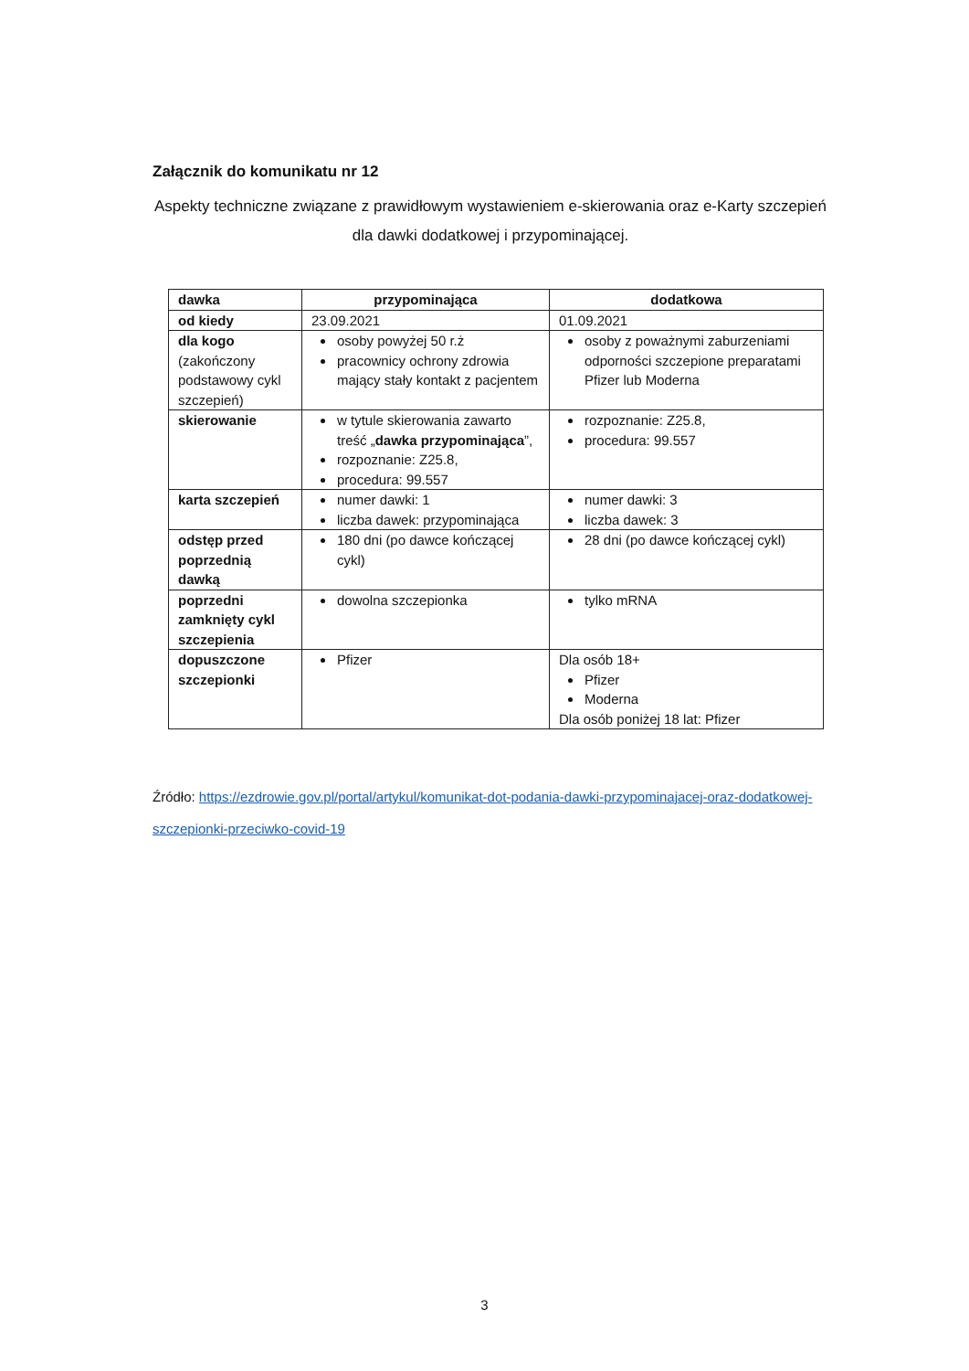Załącznik do komunikatu nr 12
Aspekty techniczne związane z prawidłowym wystawieniem e-skierowania oraz e-Karty szczepień dla dawki dodatkowej i przypominającej.
| dawka | przypominająca | dodatkowa |
| --- | --- | --- |
| od kiedy | 23.09.2021 | 01.09.2021 |
| dla kogo (zakończony podstawowy cykl szczepień) | osoby powyżej 50 r.ż pracownicy ochrony zdrowia mający stały kontakt z pacjentem | osoby z poważnymi zaburzeniami odporności szczepione preparatami Pfizer lub Moderna |
| skierowanie | w tytule skierowania zawarto treść „ dawka przypominająca ”, rozpoznanie: Z25.8, procedura: 99.557 | rozpoznanie: Z25.8, procedura: 99.557 |
| karta szczepień | numer dawki: 1 liczba dawek: przypominająca | numer dawki: 3 liczba dawek: 3 |
| odstęp przed poprzednią dawką | 180 dni (po dawce kończącej cykl) | 28 dni (po dawce kończącej cykl) |
| poprzedni zamknięty cykl szczepienia | dowolna szczepionka | tylko mRNA |
| dopuszczone szczepionki | Pfizer | Dla osób 18+ Pfizer Moderna Dla osób poniżej 18 lat: Pfizer |
Źródło: https://ezdrowie.gov.pl/portal/artykul/komunikat-dot-podania-dawki-przypominajacej-oraz-dodatkowej-szczepionki-przeciwko-covid-19
3